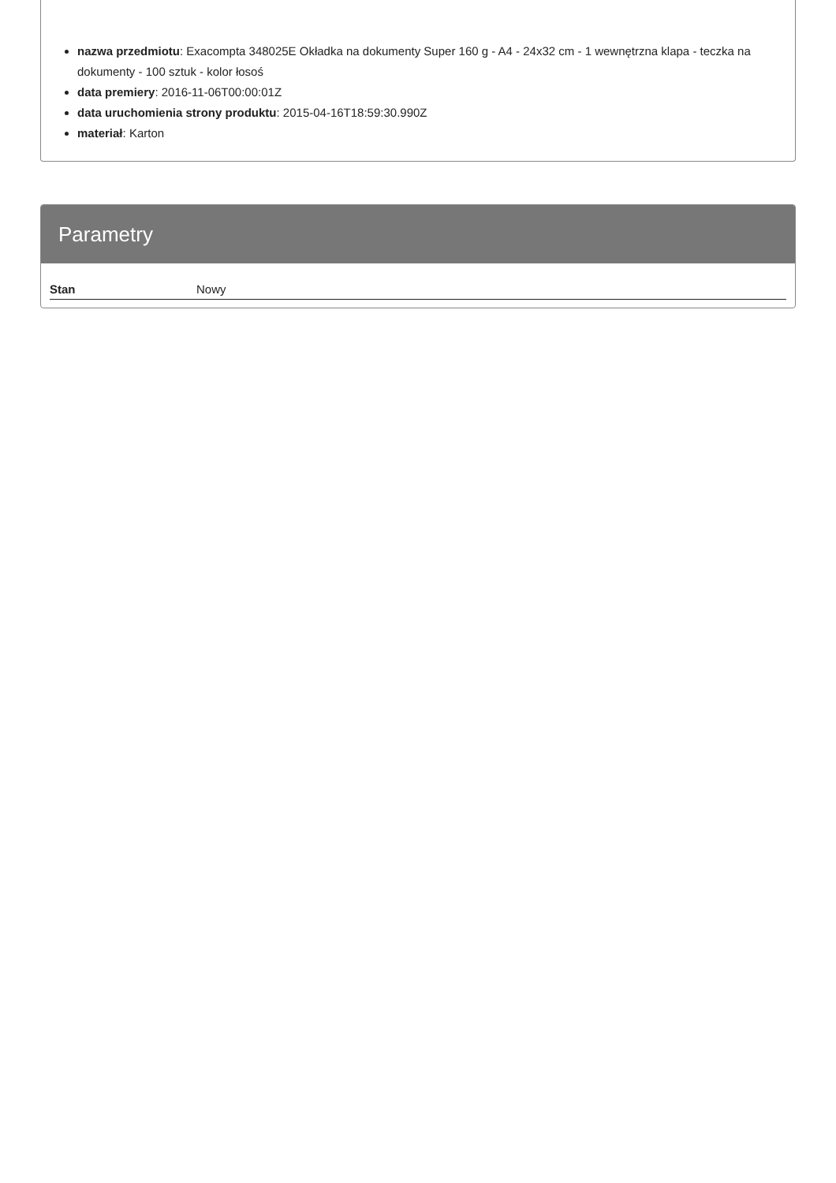nazwa przedmiotu: Exacompta 348025E Okładka na dokumenty Super 160 g - A4 - 24x32 cm - 1 wewnętrzna klapa - teczka na dokumenty - 100 sztuk - kolor łosoś
data premiery: 2016-11-06T00:00:01Z
data uruchomienia strony produktu: 2015-04-16T18:59:30.990Z
materiał: Karton
Parametry
| Stan | Nowy |